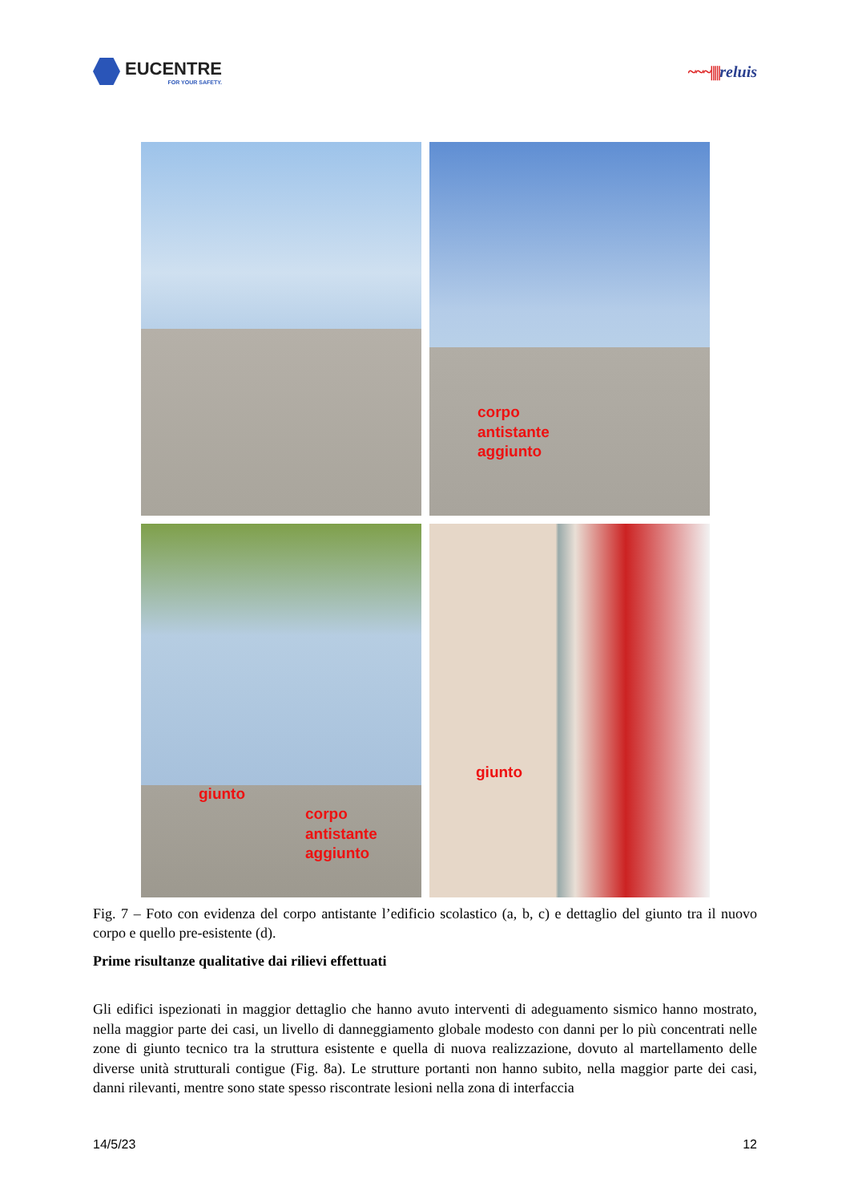EUCENTRE
FOR YOUR SAFETY.
~~~|||||reluis
corpo
antistante
aggiunto
giunto
corpo
antistante
aggiunto
giunto
Fig. 7 – Foto con evidenza del corpo antistante l’edificio scolastico (a, b, c) e dettaglio del giunto tra il nuovo corpo e quello pre-esistente (d).
Prime risultanze qualitative dai rilievi effettuati
Gli edifici ispezionati in maggior dettaglio che hanno avuto interventi di adeguamento sismico hanno mostrato, nella maggior parte dei casi, un livello di danneggiamento globale modesto con danni per lo più concentrati nelle zone di giunto tecnico tra la struttura esistente e quella di nuova realizzazione, dovuto al martellamento delle diverse unità strutturali contigue (Fig. 8a). Le strutture portanti non hanno subito, nella maggior parte dei casi, danni rilevanti, mentre sono state spesso riscontrate lesioni nella zona di interfaccia
14/5/23 12